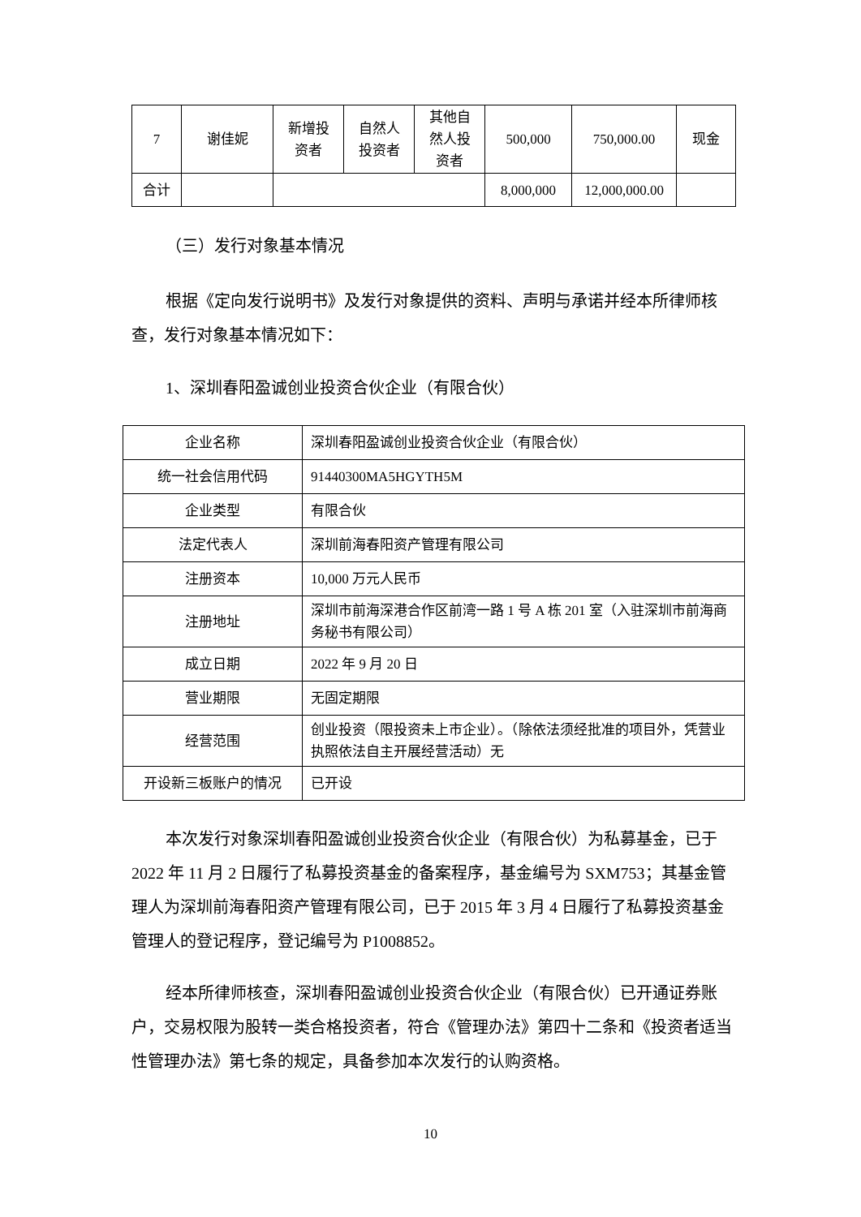| 7 | 谢佳妮 | 新增投 资者 | 自然人 投资者 | 其他自 然人投 资者 | 500,000 | 750,000.00 | 现金 |
| 合计 | | | | | 8,000,000 | 12,000,000.00 | |
（三）发行对象基本情况
根据《定向发行说明书》及发行对象提供的资料、声明与承诺并经本所律师核查，发行对象基本情况如下：
1、深圳春阳盈诚创业投资合伙企业（有限合伙）
| 企业名称 | 深圳春阳盈诚创业投资合伙企业（有限合伙） |
| 统一社会信用代码 | 91440300MA5HGYTH5M |
| 企业类型 | 有限合伙 |
| 法定代表人 | 深圳前海春阳资产管理有限公司 |
| 注册资本 | 10,000 万元人民币 |
| 注册地址 | 深圳市前海深港合作区前湾一路 1 号 A 栋 201 室（入驻深圳市前海商务秘书有限公司） |
| 成立日期 | 2022 年 9 月 20 日 |
| 营业期限 | 无固定期限 |
| 经营范围 | 创业投资（限投资未上市企业）。（除依法须经批准的项目外，凭营业执照依法自主开展经营活动）无 |
| 开设新三板账户的情况 | 已开设 |
本次发行对象深圳春阳盈诚创业投资合伙企业（有限合伙）为私募基金，已于 2022 年 11 月 2 日履行了私募投资基金的备案程序，基金编号为 SXM753；其基金管理人为深圳前海春阳资产管理有限公司，已于 2015 年 3 月 4 日履行了私募投资基金管理人的登记程序，登记编号为 P1008852。
经本所律师核查，深圳春阳盈诚创业投资合伙企业（有限合伙）已开通证券账户，交易权限为股转一类合格投资者，符合《管理办法》第四十二条和《投资者适当性管理办法》第七条的规定，具备参加本次发行的认购资格。
10